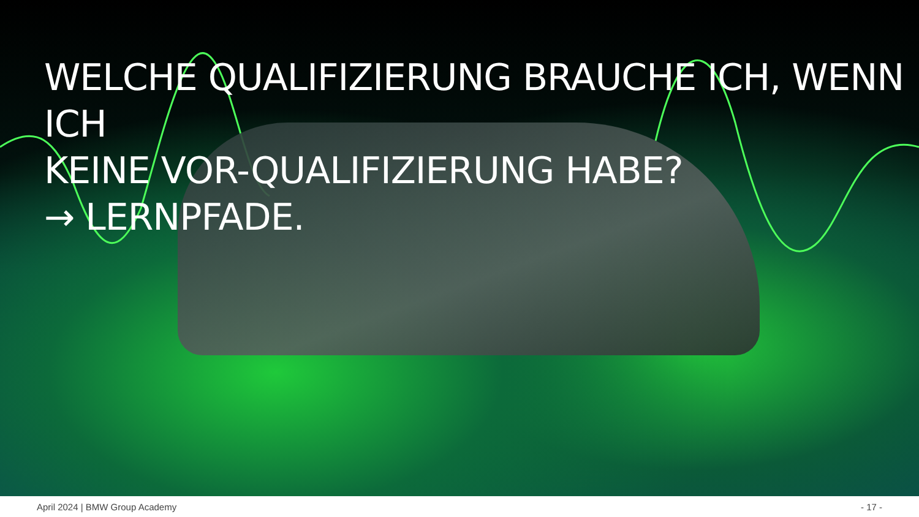WELCHE QUALIFIZIERUNG BRAUCHE ICH, WENN ICH
KEINE VOR-QUALIFIZIERUNG HABE?
→ LERNPFADE.
April 2024 | BMW Group Academy - 17 -